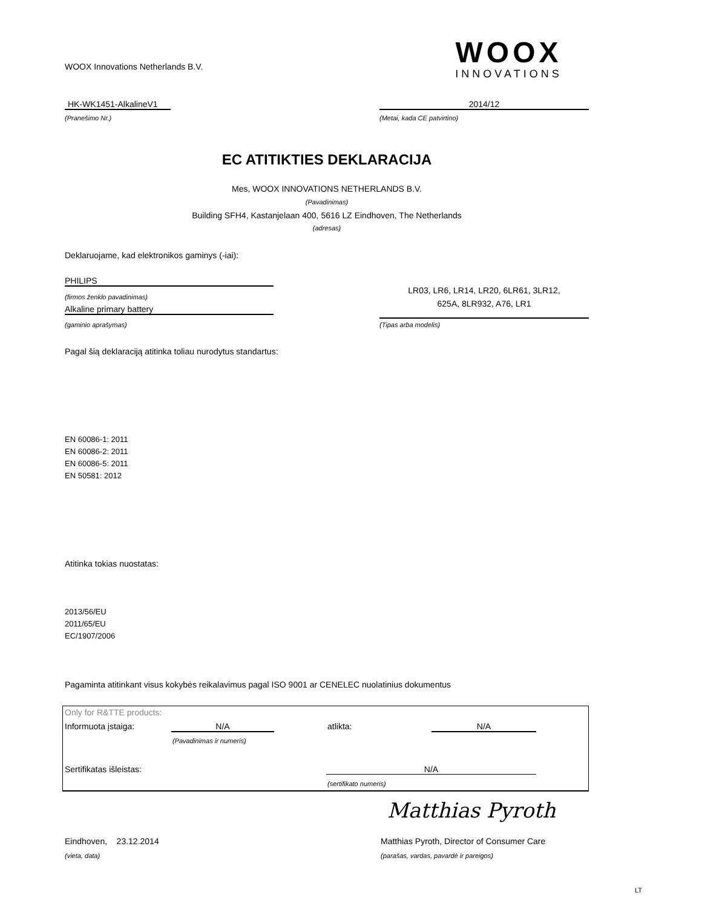WOOX Innovations Netherlands B.V.
WOOX
INNOVATIONS
HK-WK1451-AlkalineV1 2014/12
(Pranešimo Nr.) (Metai, kada CE patvirtino)
EC ATITIKTIES DEKLARACIJA
Mes, WOOX INNOVATIONS NETHERLANDS B.V.
(Pavadinimas)
Building SFH4, Kastanjelaan 400, 5616 LZ Eindhoven, The Netherlands
(adresas)
Deklaruojame, kad elektronikos gaminys (-iai):
PHILIPS
(firmos ženklo pavadinimas)
Alkaline primary battery
(gaminio aprašymas)
LR03, LR6, LR14, LR20, 6LR61, 3LR12,
625A, 8LR932, A76, LR1
(Tipas arba modelis)
Pagal šią deklaraciją atitinka toliau nurodytus standartus:
EN 60086-1: 2011
EN 60086-2: 2011
EN 60086-5: 2011
EN 50581: 2012
Atitinka tokias nuostatas:
2013/56/EU
2011/65/EU
EC/1907/2006
Pagaminta atitinkant visus kokybės reikalavimus pagal ISO 9001 ar CENELEC nuolatinius dokumentus
Only for R&TTE products:
Informuota įstaiga: N/A atlikta: N/A
(Pavadinimas ir numeris)
Sertifikatas išleistas: N/A
(sertifikato numeris)
Matthias Pyroth
Eindhoven, 23.12.2014
Matthias Pyroth, Director of Consumer Care
(vieta, data)
(parašas, vardas, pavardė ir pareigos)
LT